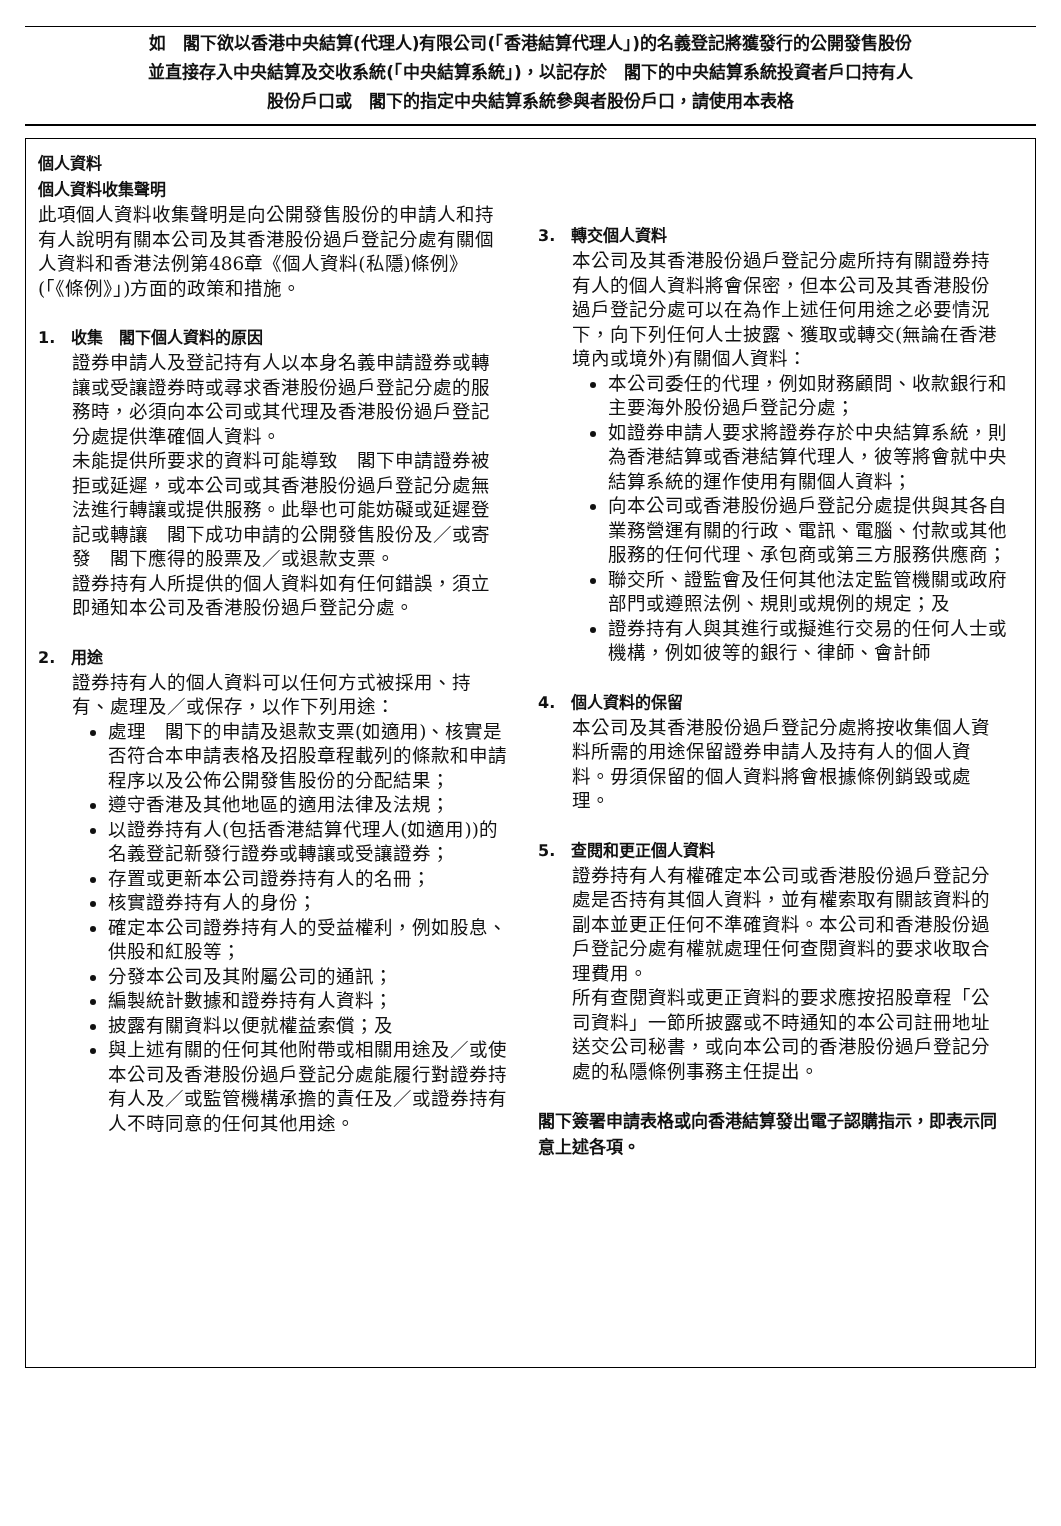如　閣下欲以香港中央結算(代理人)有限公司(「香港結算代理人」)的名義登記將獲發行的公開發售股份
並直接存入中央結算及交收系統(「中央結算系統」)，以記存於　閣下的中央結算系統投資者戶口持有人
股份戶口或　閣下的指定中央結算系統參與者股份戶口，請使用本表格
個人資料
個人資料收集聲明
此項個人資料收集聲明是向公開發售股份的申請人和持有人說明有關本公司及其香港股份過戶登記分處有關個人資料和香港法例第486章《個人資料(私隱)條例》(「《條例》」)方面的政策和措施。
1.　收集　閣下個人資料的原因
證券申請人及登記持有人以本身名義申請證券或轉讓或受讓證券時或尋求香港股份過戶登記分處的服務時，必須向本公司或其代理及香港股份過戶登記分處提供準確個人資料。
未能提供所要求的資料可能導致　閣下申請證券被拒或延遲，或本公司或其香港股份過戶登記分處無法進行轉讓或提供服務。此舉也可能妨礙或延遲登記或轉讓　閣下成功申請的公開發售股份及／或寄發　閣下應得的股票及／或退款支票。
證券持有人所提供的個人資料如有任何錯誤，須立即通知本公司及香港股份過戶登記分處。
2.　用途
證券持有人的個人資料可以任何方式被採用、持有、處理及／或保存，以作下列用途：
處理　閣下的申請及退款支票(如適用)、核實是否符合本申請表格及招股章程載列的條款和申請程序以及公佈公開發售股份的分配結果；
遵守香港及其他地區的適用法律及法規；
以證券持有人(包括香港結算代理人(如適用))的名義登記新發行證券或轉讓或受讓證券；
存置或更新本公司證券持有人的名冊；
核實證券持有人的身份；
確定本公司證券持有人的受益權利，例如股息、供股和紅股等；
分發本公司及其附屬公司的通訊；
編製統計數據和證券持有人資料；
披露有關資料以便就權益索償；及
與上述有關的任何其他附帶或相關用途及／或使本公司及香港股份過戶登記分處能履行對證券持有人及／或監管機構承擔的責任及／或證券持有人不時同意的任何其他用途。
3.　轉交個人資料
本公司及其香港股份過戶登記分處所持有關證券持有人的個人資料將會保密，但本公司及其香港股份過戶登記分處可以在為作上述任何用途之必要情況下，向下列任何人士披露、獲取或轉交(無論在香港境內或境外)有關個人資料：
本公司委任的代理，例如財務顧問、收款銀行和主要海外股份過戶登記分處；
如證券申請人要求將證券存於中央結算系統，則為香港結算或香港結算代理人，彼等將會就中央結算系統的運作使用有關個人資料；
向本公司或香港股份過戶登記分處提供與其各自業務營運有關的行政、電訊、電腦、付款或其他服務的任何代理、承包商或第三方服務供應商；
聯交所、證監會及任何其他法定監管機關或政府部門或遵照法例、規則或規例的規定；及
證券持有人與其進行或擬進行交易的任何人士或機構，例如彼等的銀行、律師、會計師
4.　個人資料的保留
本公司及其香港股份過戶登記分處將按收集個人資料所需的用途保留證券申請人及持有人的個人資料。毋須保留的個人資料將會根據條例銷毀或處理。
5.　查閱和更正個人資料
證券持有人有權確定本公司或香港股份過戶登記分處是否持有其個人資料，並有權索取有關該資料的副本並更正任何不準確資料。本公司和香港股份過戶登記分處有權就處理任何查閱資料的要求收取合理費用。
所有查閱資料或更正資料的要求應按招股章程「公司資料」一節所披露或不時通知的本公司註冊地址送交公司秘書，或向本公司的香港股份過戶登記分處的私隱條例事務主任提出。
閣下簽署申請表格或向香港結算發出電子認購指示，即表示同意上述各項。